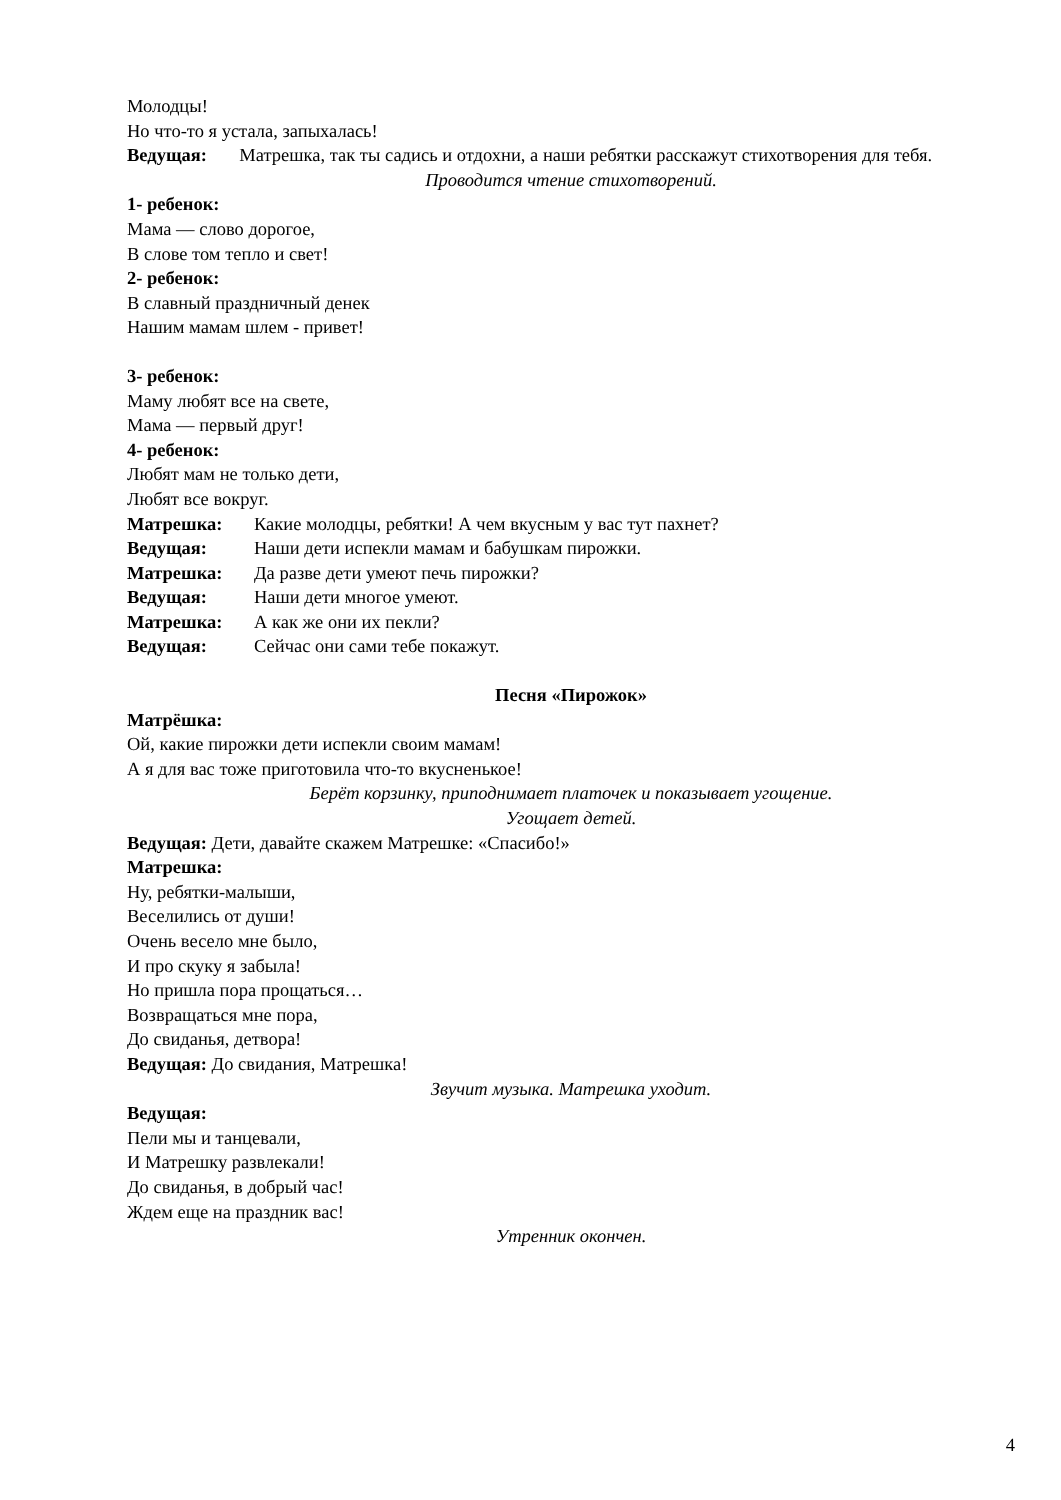Молодцы!
Но что-то я устала, запыхалась!
Ведущая: Матрешка, так ты садись и отдохни, а наши ребятки расскажут стихотворения для тебя.
Проводится чтение стихотворений.
1- ребенок:
Мама — слово дорогое,
В слове том тепло и свет!
2- ребенок:
В славный праздничный денек
Нашим мамам шлем - привет!
3- ребенок:
Маму любят все на свете,
Мама — первый друг!
4- ребенок:
Любят мам не только дети,
Любят все вокруг.
Матрешка: Какие молодцы, ребятки! А чем вкусным у вас тут пахнет?
Ведущая: Наши дети испекли мамам и бабушкам пирожки.
Матрешка: Да разве дети умеют печь пирожки?
Ведущая: Наши дети многое умеют.
Матрешка: А как же они их пекли?
Ведущая: Сейчас они сами тебе покажут.
Песня «Пирожок»
Матрёшка:
Ой, какие пирожки дети испекли своим мамам!
А я для вас тоже приготовила что-то вкусненькое!
Берёт корзинку, приподнимает платочек и показывает угощение.
Угощает детей.
Ведущая: Дети, давайте скажем Матрешке: «Спасибо!»
Матрешка:
Ну, ребятки-малыши,
Веселились от души!
Очень весело мне было,
И про скуку я забыла!
Но пришла пора прощаться…
Возвращаться мне пора,
До свиданья, детвора!
Ведущая: До свидания, Матрешка!
Звучит музыка. Матрешка уходит.
Ведущая:
Пели мы и танцевали,
И Матрешку развлекали!
До свиданья, в добрый час!
Ждем еще на праздник вас!
Утренник окончен.
4